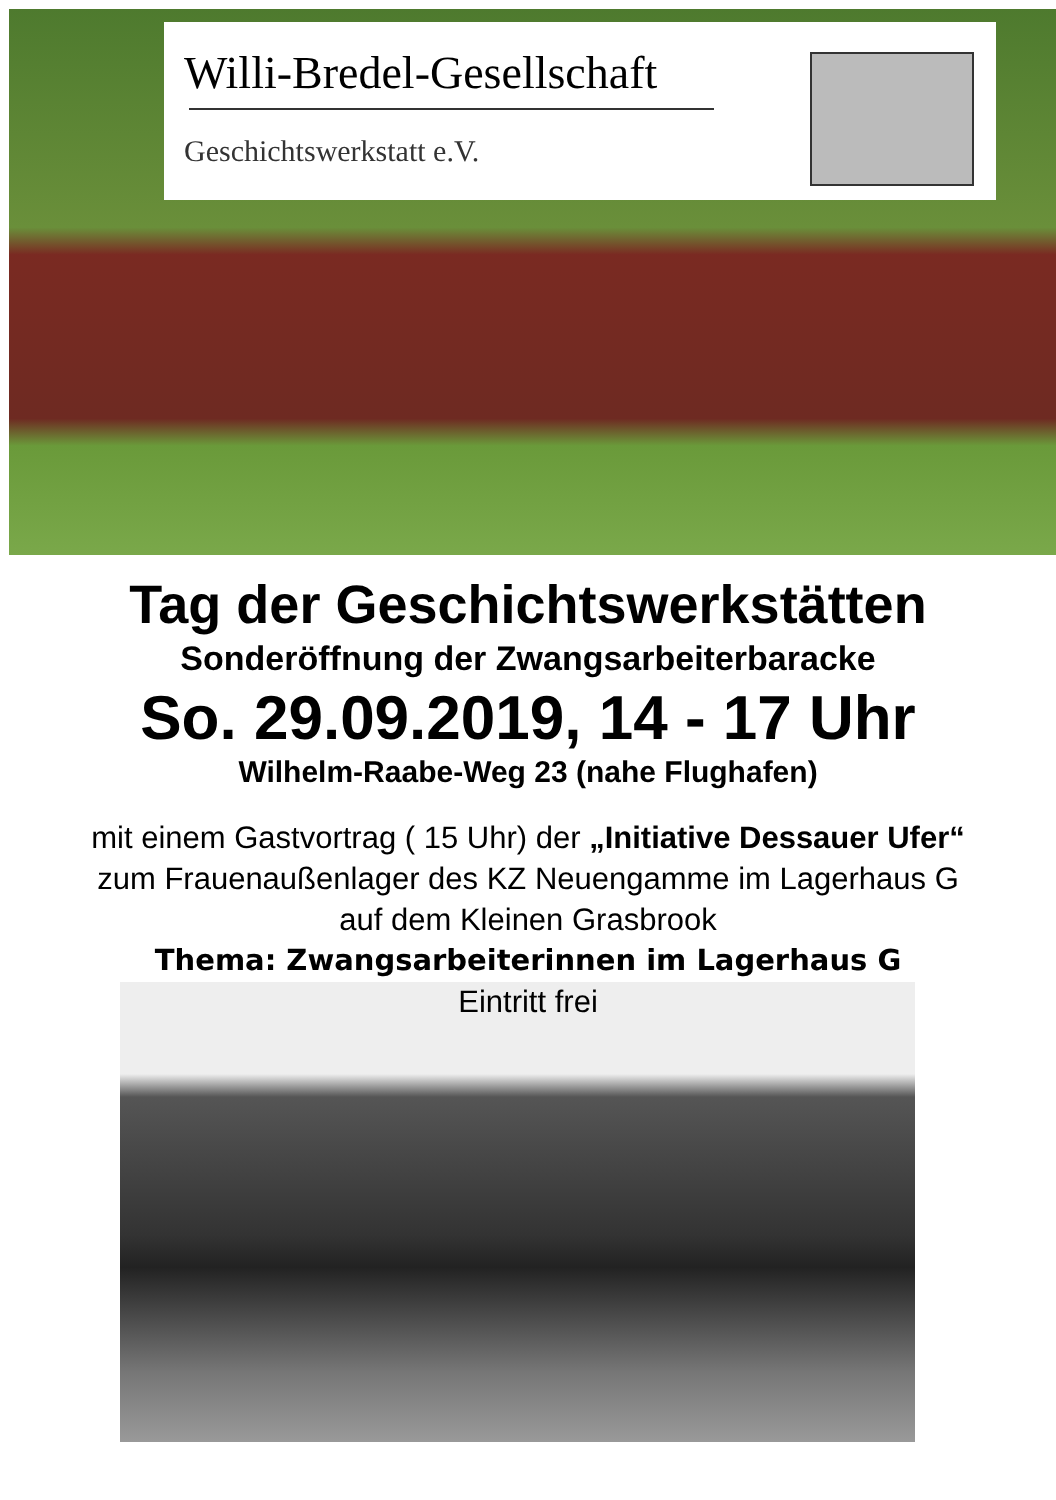Willi-Bredel-Gesellschaft
Geschichtswerkstatt e.V.
Tag der Geschichtswerkstätten
Sonderöffnung der Zwangsarbeiterbaracke
So. 29.09.2019, 14 - 17 Uhr
Wilhelm-Raabe-Weg 23 (nahe Flughafen)
mit einem Gastvortrag ( 15 Uhr) der „Initiative Dessauer Ufer“ zum Frauenaußenlager des KZ Neuengamme im Lagerhaus G auf dem Kleinen Grasbrook
Thema: Zwangsarbeiterinnen im Lagerhaus G
Eintritt frei